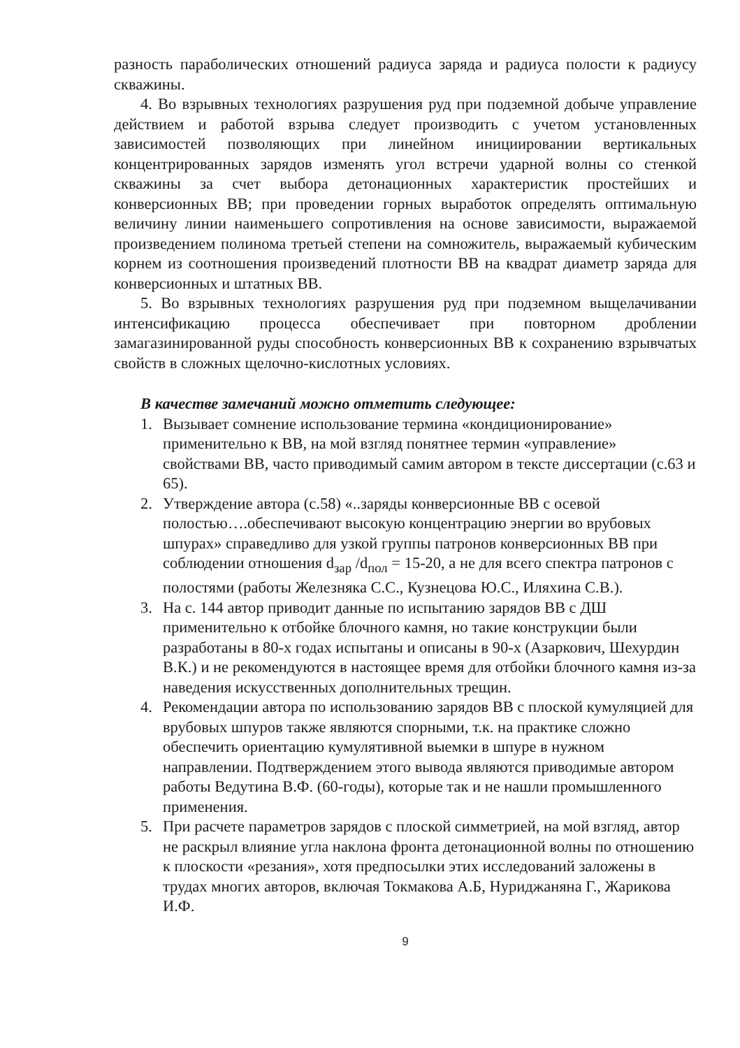разность параболических отношений радиуса заряда и радиуса полости к радиусу скважины.
4. Во взрывных технологиях разрушения руд при подземной добыче управление действием и работой взрыва следует производить с учетом установленных зависимостей позволяющих при линейном инициировании вертикальных концентрированных зарядов изменять угол встречи ударной волны со стенкой скважины за счет выбора детонационных характеристик простейших и конверсионных ВВ; при проведении горных выработок определять оптимальную величину линии наименьшего сопротивления на основе зависимости, выражаемой произведением полинома третьей степени на сомножитель, выражаемый кубическим корнем из соотношения произведений плотности ВВ на квадрат диаметр заряда для конверсионных и штатных ВВ.
5. Во взрывных технологиях разрушения руд при подземном выщелачивании интенсификацию процесса обеспечивает при повторном дроблении замагазинированной руды способность конверсионных ВВ к сохранению взрывчатых свойств в сложных щелочно-кислотных условиях.
В качестве замечаний можно отметить следующее:
1. Вызывает сомнение использование термина «кондиционирование» применительно к ВВ, на мой взгляд понятнее термин «управление» свойствами ВВ, часто приводимый самим автором в тексте диссертации (с.63 и 65).
2. Утверждение автора (с.58) «..заряды конверсионные ВВ с осевой полостью….обеспечивают высокую концентрацию энергии во врубовых шпурах» справедливо для узкой группы патронов конверсионных ВВ при соблюдении отношения d<sub>зар</sub> /d<sub>пол</sub> = 15-20, а не для всего спектра патронов с полостями (работы Железняка С.С., Кузнецова Ю.С., Иляхина С.В.).
3. На с. 144 автор приводит данные по испытанию зарядов ВВ с ДШ применительно к отбойке блочного камня, но такие конструкции были разработаны в 80-х годах испытаны и описаны в 90-х (Азаркович, Шехурдин В.К.) и не рекомендуются в настоящее время для отбойки блочного камня из-за наведения искусственных дополнительных трещин.
4. Рекомендации автора по использованию зарядов ВВ с плоской кумуляцией для врубовых шпуров также являются спорными, т.к. на практике сложно обеспечить ориентацию кумулятивной выемки в шпуре в нужном направлении. Подтверждением этого вывода являются приводимые автором работы Ведутина В.Ф. (60-годы), которые так и не нашли промышленного применения.
5. При расчете параметров зарядов с плоской симметрией, на мой взгляд, автор не раскрыл влияние угла наклона фронта детонационной волны по отношению к плоскости «резания», хотя предпосылки этих исследований заложены в трудах многих авторов, включая Токмакова А.Б, Нуриджаняна Г., Жарикова И.Ф.
9